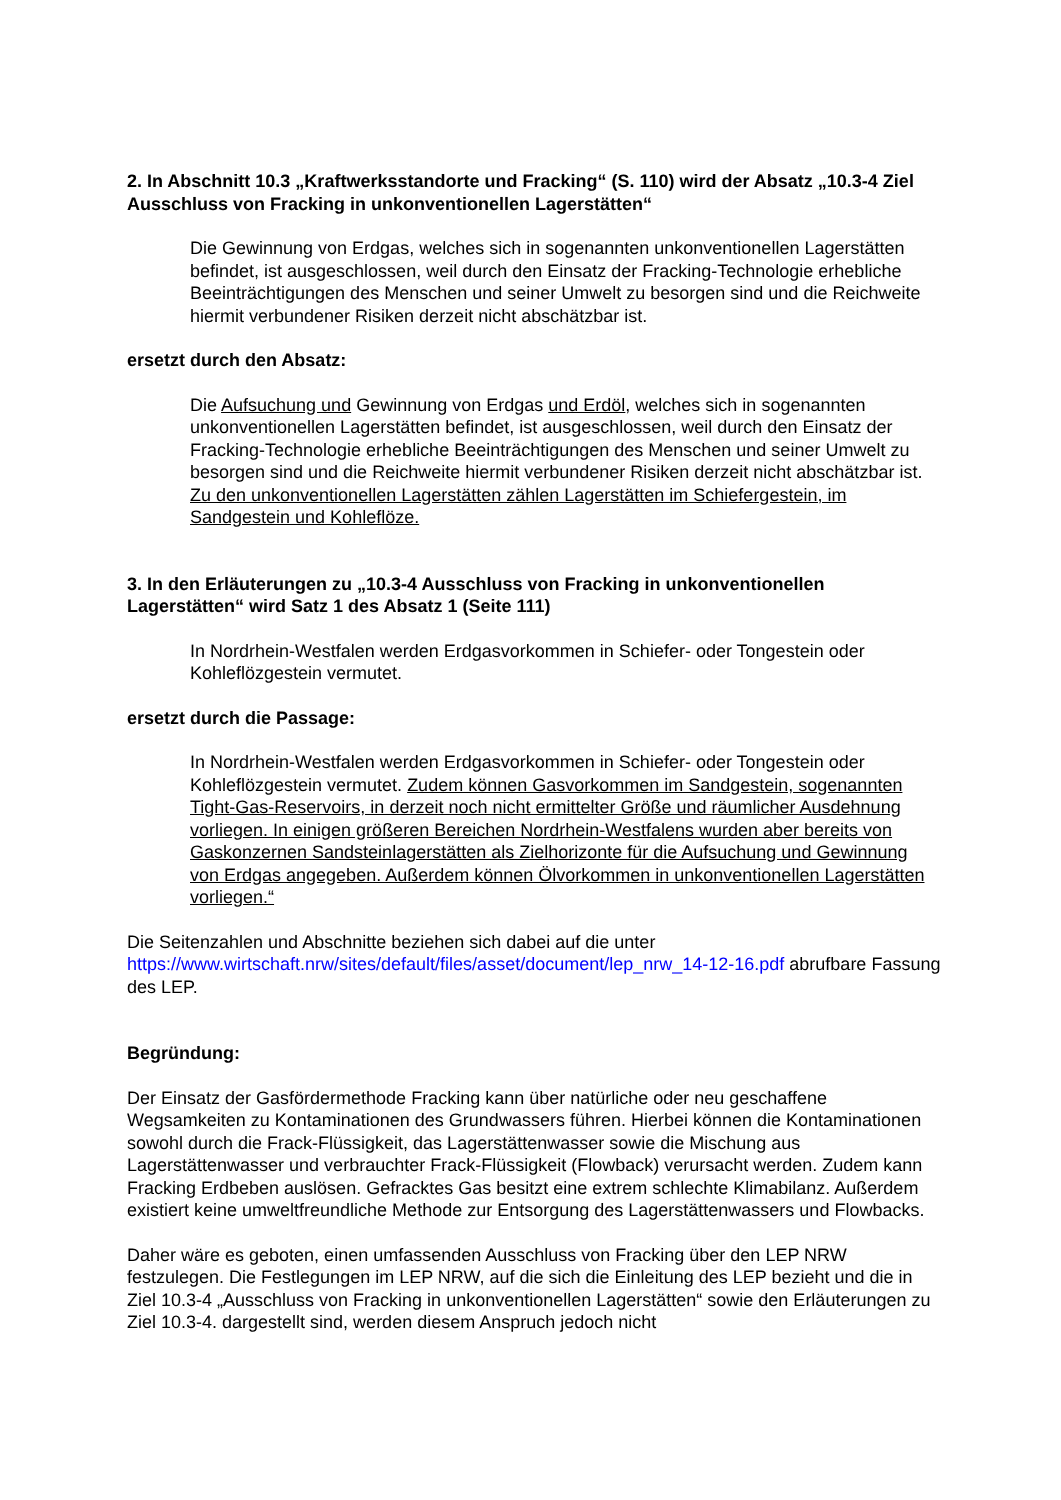2. In Abschnitt 10.3 „Kraftwerksstandorte und Fracking“ (S. 110) wird der Absatz „10.3-4 Ziel Ausschluss von Fracking in unkonventionellen Lagerstätten“
Die Gewinnung von Erdgas, welches sich in sogenannten unkonventionellen Lagerstätten befindet, ist ausgeschlossen, weil durch den Einsatz der Fracking-Technologie erhebliche Beeinträchtigungen des Menschen und seiner Umwelt zu besorgen sind und die Reichweite hiermit verbundener Risiken derzeit nicht abschätzbar ist.
ersetzt durch den Absatz:
Die Aufsuchung und Gewinnung von Erdgas und Erdöl, welches sich in sogenannten unkonventionellen Lagerstätten befindet, ist ausgeschlossen, weil durch den Einsatz der Fracking-Technologie erhebliche Beeinträchtigungen des Menschen und seiner Umwelt zu besorgen sind und die Reichweite hiermit verbundener Risiken derzeit nicht abschätzbar ist. Zu den unkonventionellen Lagerstätten zählen Lagerstätten im Schiefergestein, im Sandgestein und Kohleflöze.
3. In den Erläuterungen zu „10.3-4 Ausschluss von Fracking in unkonventionellen Lagerstätten“ wird Satz 1 des Absatz 1 (Seite 111)
In Nordrhein-Westfalen werden Erdgasvorkommen in Schiefer- oder Tongestein oder Kohleflözgestein vermutet.
ersetzt durch die Passage:
In Nordrhein-Westfalen werden Erdgasvorkommen in Schiefer- oder Tongestein oder Kohleflözgestein vermutet. Zudem können Gasvorkommen im Sandgestein, sogenannten Tight-Gas-Reservoirs, in derzeit noch nicht ermittelter Größe und räumlicher Ausdehnung vorliegen. In einigen größeren Bereichen Nordrhein-Westfalens wurden aber bereits von Gaskonzernen Sandsteinlagerstätten als Zielhorizonte für die Aufsuchung und Gewinnung von Erdgas angegeben. Außerdem können Ölvorkommen in unkonventionellen Lagerstätten vorliegen.“
Die Seitenzahlen und Abschnitte beziehen sich dabei auf die unter https://www.wirtschaft.nrw/sites/default/files/asset/document/lep_nrw_14-12-16.pdf abrufbare Fassung des LEP.
Begründung:
Der Einsatz der Gasfördermethode Fracking kann über natürliche oder neu geschaffene Wegsamkeiten zu Kontaminationen des Grundwassers führen. Hierbei können die Kontaminationen sowohl durch die Frack-Flüssigkeit, das Lagerstättenwasser sowie die Mischung aus Lagerstättenwasser und verbrauchter Frack-Flüssigkeit (Flowback) verursacht werden. Zudem kann Fracking Erdbeben auslösen. Gefracktes Gas besitzt eine extrem schlechte Klimabilanz. Außerdem existiert keine umweltfreundliche Methode zur Entsorgung des Lagerstättenwassers und Flowbacks.
Daher wäre es geboten, einen umfassenden Ausschluss von Fracking über den LEP NRW festzulegen. Die Festlegungen im LEP NRW, auf die sich die Einleitung des LEP bezieht und die in Ziel 10.3-4 „Ausschluss von Fracking in unkonventionellen Lagerstätten“ sowie den Erläuterungen zu Ziel 10.3-4. dargestellt sind, werden diesem Anspruch jedoch nicht